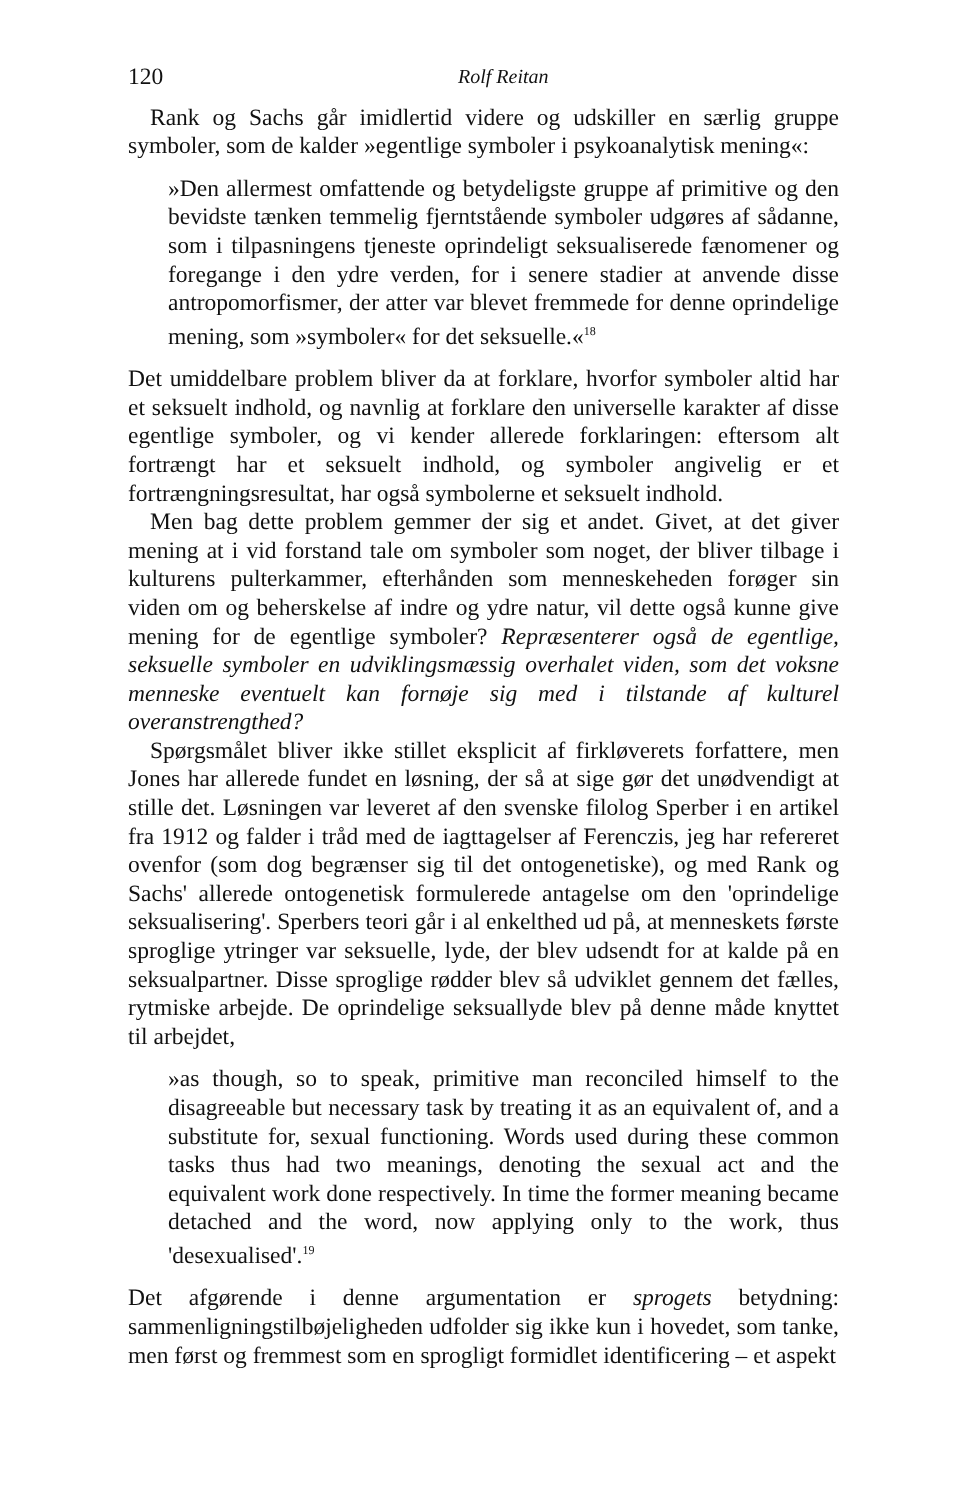120 Rolf Reitan
Rank og Sachs går imidlertid videre og udskiller en særlig gruppe symboler, som de kalder »egentlige symboler i psykoanalytisk mening«:
»Den allermest omfattende og betydeligste gruppe af primitive og den bevidste tænken temmelig fjerntstående symboler udgøres af sådanne, som i tilpasningens tjeneste oprindeligt seksualiserede fænomener og foregange i den ydre verden, for i senere stadier at anvende disse antropomorfismer, der atter var blevet fremmede for denne oprindelige mening, som »symboler« for det seksuelle.«<sup>18</sup>
Det umiddelbare problem bliver da at forklare, hvorfor symboler altid har et seksuelt indhold, og navnlig at forklare den universelle karakter af disse egentlige symboler, og vi kender allerede forklaringen: eftersom alt fortrængt har et seksuelt indhold, og symboler angivelig er et fortrængningsresultat, har også symbolerne et seksuelt indhold.
Men bag dette problem gemmer der sig et andet. Givet, at det giver mening at i vid forstand tale om symboler som noget, der bliver tilbage i kulturens pulterkammer, efterhånden som menneskeheden forøger sin viden om og beherskelse af indre og ydre natur, vil dette også kunne give mening for de egentlige symboler? Repræsenterer også de egentlige, seksuelle symboler en udviklingsmæssig overhalet viden, som det voksne menneske eventuelt kan fornøje sig med i tilstande af kulturel overanstrengthed?
Spørgsmålet bliver ikke stillet eksplicit af firkløverets forfattere, men Jones har allerede fundet en løsning, der så at sige gør det unødvendigt at stille det. Løsningen var leveret af den svenske filolog Sperber i en artikel fra 1912 og falder i tråd med de iagttagelser af Ferenczis, jeg har refereret ovenfor (som dog begrænser sig til det ontogenetiske), og med Rank og Sachs' allerede ontogenetisk formulerede antagelse om den 'oprindelige seksualisering'. Sperbers teori går i al enkelthed ud på, at menneskets første sproglige ytringer var seksuelle, lyde, der blev udsendt for at kalde på en seksualpartner. Disse sproglige rødder blev så udviklet gennem det fælles, rytmiske arbejde. De oprindelige seksuallyde blev på denne måde knyttet til arbejdet,
»as though, so to speak, primitive man reconciled himself to the disagreeable but necessary task by treating it as an equivalent of, and a substitute for, sexual functioning. Words used during these common tasks thus had two meanings, denoting the sexual act and the equivalent work done respectively. In time the former meaning became detached and the word, now applying only to the work, thus 'desexualised'.<sup>19</sup>
Det afgørende i denne argumentation er sprogets betydning: sammenligningstilbøjeligheden udfolder sig ikke kun i hovedet, som tanke, men først og fremmest som en sprogligt formidlet identificering – et aspekt